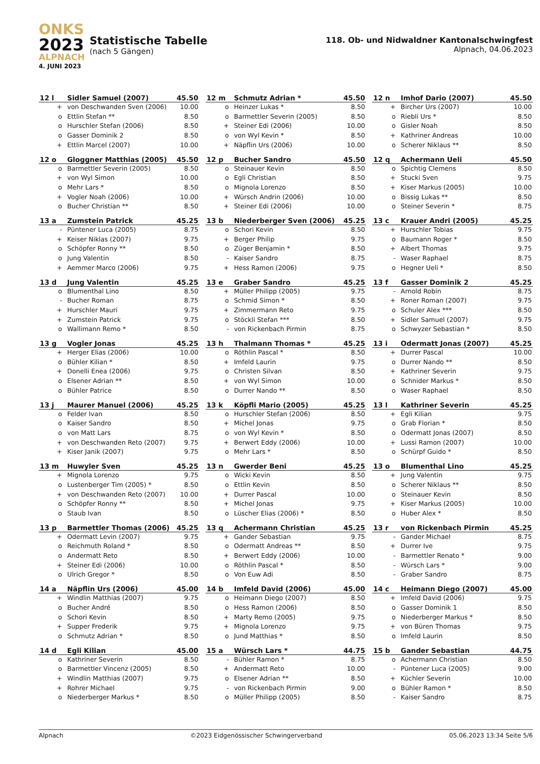ONKS
2023
ALPNACH
4. JUNI 2023
Statistische Tabelle
(nach 5 Gängen)
118. Ob- und Nidwaldner Kantonalschwingfest
Alpnach, 04.06.2023
| 12 l | Sidler Samuel (2007) | 45.50 |
| --- | --- | --- |
| + | von Deschwanden Sven (2006) | 10.00 |
| o | Ettlin Stefan ** | 8.50 |
| o | Hurschler Stefan (2006) | 8.50 |
| o | Gasser Dominik 2 | 8.50 |
| + | Ettlin Marcel (2007) | 10.00 |
| 12 m | Schmutz Adrian * | 45.50 |
| --- | --- | --- |
| o | Heinzer Lukas * | 8.50 |
| o | Barmettler Severin (2005) | 8.50 |
| + | Steiner Edi (2006) | 10.00 |
| o | von Wyl Kevin * | 8.50 |
| + | Näpflin Urs (2006) | 10.00 |
| 12 n | Imhof Dario (2007) | 45.50 |
| --- | --- | --- |
| + | Bircher Urs (2007) | 10.00 |
| o | Riebli Urs * | 8.50 |
| o | Gisler Noah | 8.50 |
| + | Kathriner Andreas | 10.00 |
| o | Scherer Niklaus ** | 8.50 |
| 12 o | Gloggner Matthias (2005) | 45.50 |
| --- | --- | --- |
| o | Barmettler Severin (2005) | 8.50 |
| + | von Wyl Simon | 10.00 |
| o | Mehr Lars * | 8.50 |
| + | Vogler Noah (2006) | 10.00 |
| o | Bucher Christian ** | 8.50 |
| 12 p | Bucher Sandro | 45.50 |
| --- | --- | --- |
| o | Steinauer Kevin | 8.50 |
| o | Egli Christian | 8.50 |
| o | Mignola Lorenzo | 8.50 |
| + | Würsch Andrin (2006) | 10.00 |
| + | Steiner Edi (2006) | 10.00 |
| 12 q | Achermann Ueli | 45.50 |
| --- | --- | --- |
| o | Spichtig Clemens | 8.50 |
| + | Stucki Sven | 9.75 |
| + | Kiser Markus (2005) | 10.00 |
| o | Bissig Lukas ** | 8.50 |
| o | Steiner Severin * | 8.75 |
| 13 a | Zumstein Patrick | 45.25 |
| --- | --- | --- |
| - | Püntener Luca (2005) | 8.75 |
| + | Keiser Niklas (2007) | 9.75 |
| o | Schöpfer Ronny ** | 8.50 |
| o | Jung Valentin | 8.50 |
| + | Aemmer Marco (2006) | 9.75 |
| 13 b | Niederberger Sven (2006) | 45.25 |
| --- | --- | --- |
| o | Schori Kevin | 8.50 |
| + | Berger Philip | 9.75 |
| o | Züger Benjamin * | 8.50 |
| - | Kaiser Sandro | 8.75 |
| + | Hess Ramon (2006) | 9.75 |
| 13 c | Krauer Andri (2005) | 45.25 |
| --- | --- | --- |
| + | Hurschler Tobias | 9.75 |
| o | Baumann Roger * | 8.50 |
| + | Albert Thomas | 9.75 |
| - | Waser Raphael | 8.75 |
| o | Hegner Ueli * | 8.50 |
| 13 d | Jung Valentin | 45.25 |
| --- | --- | --- |
| o | Blumenthal Lino | 8.50 |
| - | Bucher Roman | 8.75 |
| + | Hurschler Mauri | 9.75 |
| + | Zumstein Patrick | 9.75 |
| o | Wallimann Remo * | 8.50 |
| 13 e | Graber Sandro | 45.25 |
| --- | --- | --- |
| + | Müller Philipp (2005) | 9.75 |
| o | Schmid Simon * | 8.50 |
| + | Zimmermann Reto | 9.75 |
| o | Stöckli Stefan *** | 8.50 |
| - | von Rickenbach Pirmin | 8.75 |
| 13 f | Gasser Dominik 2 | 45.25 |
| --- | --- | --- |
| - | Arnold Robin | 8.75 |
| + | Roner Roman (2007) | 9.75 |
| o | Schuler Alex *** | 8.50 |
| + | Sidler Samuel (2007) | 9.75 |
| o | Schwyzer Sebastian * | 8.50 |
| 13 g | Vogler Jonas | 45.25 |
| --- | --- | --- |
| + | Herger Elias (2006) | 10.00 |
| o | Bühler Kilian * | 8.50 |
| + | Donelli Enea (2006) | 9.75 |
| o | Elsener Adrian ** | 8.50 |
| o | Bühler Patrice | 8.50 |
| 13 h | Thalmann Thomas * | 45.25 |
| --- | --- | --- |
| o | Röthlin Pascal * | 8.50 |
| + | Imfeld Laurin | 9.75 |
| o | Christen Silvan | 8.50 |
| + | von Wyl Simon | 10.00 |
| o | Durrer Nando ** | 8.50 |
| 13 i | Odermatt Jonas (2007) | 45.25 |
| --- | --- | --- |
| + | Durrer Pascal | 10.00 |
| o | Durrer Nando ** | 8.50 |
| + | Kathriner Severin | 9.75 |
| o | Schnider Markus * | 8.50 |
| o | Waser Raphael | 8.50 |
| 13 j | Maurer Manuel (2006) | 45.25 |
| --- | --- | --- |
| o | Felder Ivan | 8.50 |
| o | Kaiser Sandro | 8.50 |
| o | von Matt Lars | 8.75 |
| + | von Deschwanden Reto (2007) | 9.75 |
| + | Kiser Janik (2007) | 9.75 |
| 13 k | Köpfli Mario (2005) | 45.25 |
| --- | --- | --- |
| o | Hurschler Stefan (2006) | 8.50 |
| + | Michel Jonas | 9.75 |
| o | von Wyl Kevin * | 8.50 |
| + | Berwert Eddy (2006) | 10.00 |
| o | Mehr Lars * | 8.50 |
| 13 l | Kathriner Severin | 45.25 |
| --- | --- | --- |
| + | Egli Kilian | 9.75 |
| o | Grab Florian * | 8.50 |
| o | Odermatt Jonas (2007) | 8.50 |
| + | Lussi Ramon (2007) | 10.00 |
| o | Schürpf Guido * | 8.50 |
| 13 m | Huwyler Sven | 45.25 |
| --- | --- | --- |
| + | Mignola Lorenzo | 9.75 |
| o | Lustenberger Tim (2005) * | 8.50 |
| + | von Deschwanden Reto (2007) | 10.00 |
| o | Schöpfer Ronny ** | 8.50 |
| o | Staub Ivan | 8.50 |
| 13 n | Gwerder Beni | 45.25 |
| --- | --- | --- |
| o | Wicki Kevin | 8.50 |
| o | Ettlin Kevin | 8.50 |
| + | Durrer Pascal | 10.00 |
| + | Michel Jonas | 9.75 |
| o | Lüscher Elias (2006) * | 8.50 |
| 13 o | Blumenthal Lino | 45.25 |
| --- | --- | --- |
| + | Jung Valentin | 9.75 |
| o | Scherer Niklaus ** | 8.50 |
| o | Steinauer Kevin | 8.50 |
| + | Kiser Markus (2005) | 10.00 |
| o | Huber Alex * | 8.50 |
| 13 p | Barmettler Thomas (2006) | 45.25 |
| --- | --- | --- |
| + | Odermatt Levin (2007) | 9.75 |
| o | Reichmuth Roland * | 8.50 |
| o | Andermatt Reto | 8.50 |
| + | Steiner Edi (2006) | 10.00 |
| o | Ulrich Gregor * | 8.50 |
| 13 q | Achermann Christian | 45.25 |
| --- | --- | --- |
| + | Gander Sebastian | 9.75 |
| o | Odermatt Andreas ** | 8.50 |
| + | Berwert Eddy (2006) | 10.00 |
| o | Röthlin Pascal * | 8.50 |
| o | Von Euw Adi | 8.50 |
| 13 r | von Rickenbach Pirmin | 45.25 |
| --- | --- | --- |
| - | Gander Michael | 8.75 |
| + | Durrer Ive | 9.75 |
| - | Barmettler Renato * | 9.00 |
| - | Würsch Lars * | 9.00 |
| - | Graber Sandro | 8.75 |
| 14 a | Näpflin Urs (2006) | 45.00 |
| --- | --- | --- |
| + | Windlin Matthias (2007) | 9.75 |
| o | Bucher André | 8.50 |
| o | Schori Kevin | 8.50 |
| + | Supper Frederik | 9.75 |
| o | Schmutz Adrian * | 8.50 |
| 14 b | Imfeld David (2006) | 45.00 |
| --- | --- | --- |
| o | Heimann Diego (2007) | 8.50 |
| o | Hess Ramon (2006) | 8.50 |
| + | Marty Remo (2005) | 9.75 |
| + | Mignola Lorenzo | 9.75 |
| o | Jund Matthias * | 8.50 |
| 14 c | Heimann Diego (2007) | 45.00 |
| --- | --- | --- |
| + | Imfeld David (2006) | 9.75 |
| o | Gasser Dominik 1 | 8.50 |
| o | Niederberger Markus * | 8.50 |
| + | von Büren Thomas | 9.75 |
| o | Imfeld Laurin | 8.50 |
| 14 d | Egli Kilian | 45.00 |
| --- | --- | --- |
| o | Kathriner Severin | 8.50 |
| o | Barmettler Vincenz (2005) | 8.50 |
| + | Windlin Matthias (2007) | 9.75 |
| + | Rohrer Michael | 9.75 |
| o | Niederberger Markus * | 8.50 |
| 15 a | Würsch Lars * | 44.75 |
| --- | --- | --- |
| - | Bühler Ramon * | 8.75 |
| + | Andermatt Reto | 10.00 |
| o | Elsener Adrian ** | 8.50 |
| - | von Rickenbach Pirmin | 9.00 |
| o | Müller Philipp (2005) | 8.50 |
| 15 b | Gander Sebastian | 44.75 |
| --- | --- | --- |
| o | Achermann Christian | 8.50 |
| - | Püntener Luca (2005) | 9.00 |
| + | Küchler Severin | 10.00 |
| o | Bühler Ramon * | 8.50 |
| - | Kaiser Sandro | 8.75 |
Alpnach ©2023 Eidgenössischer Schwingerverband 05.06.2023 13:34 Seite 5/6